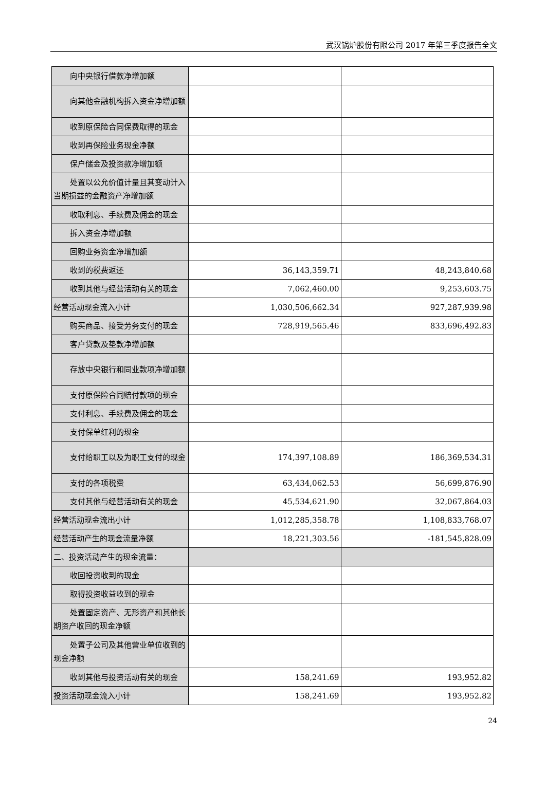武汉锅炉股份有限公司 2017 年第三季度报告全文
| 向中央银行借款净增加额 | | |
| 向其他金融机构拆入资金净增加额 | | |
| 收到原保险合同保费取得的现金 | | |
| 收到再保险业务现金净额 | | |
| 保户储金及投资款净增加额 | | |
| 处置以公允价值计量且其变动计入当期损益的金融资产净增加额 | | |
| 收取利息、手续费及佣金的现金 | | |
| 拆入资金净增加额 | | |
| 回购业务资金净增加额 | | |
| 收到的税费返还 | 36,143,359.71 | 48,243,840.68 |
| 收到其他与经营活动有关的现金 | 7,062,460.00 | 9,253,603.75 |
| 经营活动现金流入小计 | 1,030,506,662.34 | 927,287,939.98 |
| 购买商品、接受劳务支付的现金 | 728,919,565.46 | 833,696,492.83 |
| 客户贷款及垫款净增加额 | | |
| 存放中央银行和同业款项净增加额 | | |
| 支付原保险合同赔付款项的现金 | | |
| 支付利息、手续费及佣金的现金 | | |
| 支付保单红利的现金 | | |
| 支付给职工以及为职工支付的现金 | 174,397,108.89 | 186,369,534.31 |
| 支付的各项税费 | 63,434,062.53 | 56,699,876.90 |
| 支付其他与经营活动有关的现金 | 45,534,621.90 | 32,067,864.03 |
| 经营活动现金流出小计 | 1,012,285,358.78 | 1,108,833,768.07 |
| 经营活动产生的现金流量净额 | 18,221,303.56 | -181,545,828.09 |
| 二、投资活动产生的现金流量： | | |
| 收回投资收到的现金 | | |
| 取得投资收益收到的现金 | | |
| 处置固定资产、无形资产和其他长期资产收回的现金净额 | | |
| 处置子公司及其他营业单位收到的现金净额 | | |
| 收到其他与投资活动有关的现金 | 158,241.69 | 193,952.82 |
| 投资活动现金流入小计 | 158,241.69 | 193,952.82 |
24